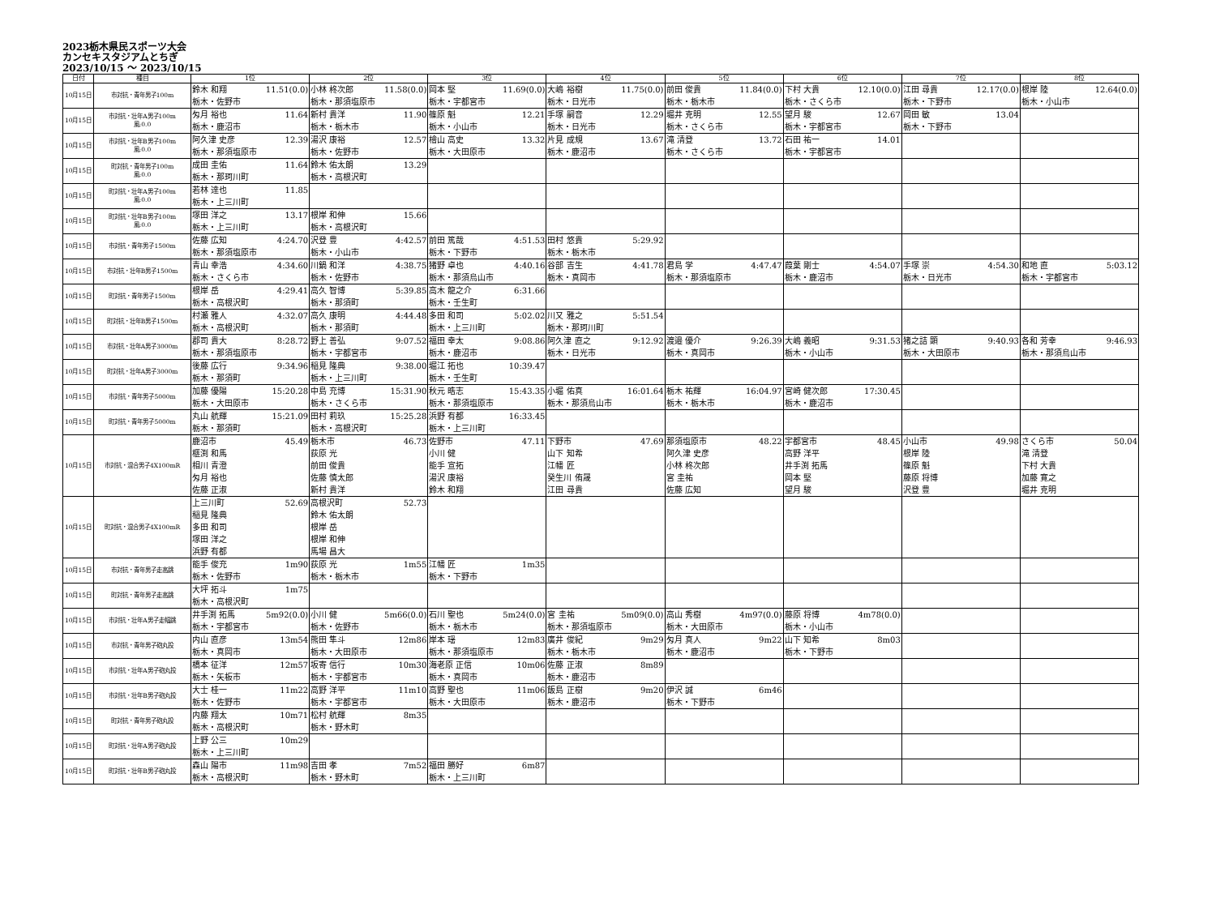2023栃木県民スポーツ大会
カンセキスタジアムとちぎ
2023/10/15 ～ 2023/10/15
| 日付 | 種目 | 1位 | 2位 | 3位 | 4位 | 5位 | 6位 | 7位 | 8位 |
| --- | --- | --- | --- | --- | --- | --- | --- | --- | --- |
| 10月15日 | 市対抗・青年男子100m | 鈴木 和翔 11.51(0.0) 栃木・佐野市 | 小林 柊次郎 11.58(0.0) 栃木・那須塩原市 | 岡本 堅 11.69(0.0) 栃木・宇都宮市 | 大嶋 裕樹 11.75(0.0) 栃木・日光市 | 前田 俊貴 11.84(0.0) 栃木・栃木市 | 下村 大貴 12.10(0.0) 栃木・さくら市 | 江田 尋貴 12.17(0.0) 栃木・下野市 | 根岸 陸 12.64(0.0) 栃木・小山市 |
| 10月15日 | 市対抗・壮年A男子100m 風:0.0 | 匁月 裕也 11.64 栃木・鹿沼市 | 新村 貴洋 11.90 栃木・栃木市 | 篠原 魁 12.21 栃木・小山市 | 手塚 嗣音 12.29 栃木・日光市 | 堀井 克明 12.55 栃木・さくら市 | 望月 駿 12.67 栃木・宇都宮市 | 岡田 敏 13.04 栃木・下野市 | |
| 10月15日 | 市対抗・壮年B男子100m 風:0.0 | 阿久津 史彦 12.39 栃木・那須塩原市 | 湯沢 康裕 12.57 栃木・佐野市 | 檜山 高史 13.32 栃木・大田原市 | 片見 成規 13.67 栃木・鹿沼市 | 滝 清登 13.72 栃木・さくら市 | 石田 祐一 14.01 栃木・宇都宮市 | | |
| 10月15日 | 町対抗・青年男子100m 風:0.0 | 成田 圭佑 11.64 栃木・那珂川町 | 鈴木 佑太朗 13.29 栃木・高根沢町 | | | | | | |
| 10月15日 | 町対抗・壮年A男子100m 風:0.0 | 若林 達也 11.85 栃木・上三川町 | | | | | | | |
| 10月15日 | 町対抗・壮年B男子100m 風:0.0 | 塚田 洋之 13.17 栃木・上三川町 | 根岸 和伸 15.66 栃木・高根沢町 | | | | | | |
| 10月15日 | 市対抗・青年男子1500m | 佐藤 広知 4:24.70 栃木・那須塩原市 | 沢登 豊 4:42.57 栃木・小山市 | 前田 篤哉 4:51.53 栃木・下野市 | 田村 悠貴 5:29.92 栃木・栃木市 | | | | |
| 10月15日 | 市対抗・壮年B男子1500m | 青山 幸浩 4:34.60 栃木・さくら市 | 川鍋 和洋 4:38.75 栃木・佐野市 | 猪野 卓也 4:40.16 栃木・那須烏山市 | 谷部 吉生 4:41.78 栃木・真岡市 | 君島 学 4:47.47 栃木・那須塩原市 | 葭葉 剛士 4:54.07 栃木・鹿沼市 | 手塚 崇 4:54.30 栃木・日光市 | 和地 直 5:03.12 栃木・宇都宮市 |
| 10月15日 | 町対抗・青年男子1500m | 根岸 岳 4:29.41 栃木・高根沢町 | 高久 智博 5:39.85 栃木・那須町 | 高木 龍之介 6:31.66 栃木・壬生町 | | | | | |
| 10月15日 | 町対抗・壮年B男子1500m | 村瀬 雅人 4:32.07 栃木・高根沢町 | 高久 康明 4:44.48 栃木・那須町 | 多田 和司 5:02.02 栃木・上三川町 | 川又 雅之 5:51.54 栃木・那珂川町 | | | | |
| 10月15日 | 市対抗・壮年A男子3000m | 郡司 貴大 8:28.72 栃木・那須塩原市 | 野上 善弘 9:07.52 栃木・宇都宮市 | 福田 幸太 9:08.86 栃木・鹿沼市 | 阿久津 直之 9:12.92 栃木・日光市 | 渡邉 優介 9:26.39 栃木・真岡市 | 大嶋 義昭 9:31.53 栃木・小山市 | 猪之詰 顕 9:40.93 栃木・大田原市 | 各和 芳幸 9:46.93 栃木・那須烏山市 |
| 10月15日 | 町対抗・壮年A男子3000m | 後藤 広行 9:34.96 栃木・那須町 | 稲見 隆典 9:38.00 栃木・上三川町 | 堀江 拓也 10:39.47 栃木・壬生町 | | | | | |
| 10月15日 | 市対抗・青年男子5000m | 加藤 優陽 15:20.28 栃木・大田原市 | 中島 充博 15:31.90 栃木・さくら市 | 秋元 晧志 15:43.35 栃木・那須塩原市 | 小堀 佑真 16:01.64 栃木・那須烏山市 | 栃木 祐輝 16:04.97 栃木・栃木市 | 宮崎 健次郎 17:30.45 栃木・鹿沼市 | | |
| 10月15日 | 町対抗・青年男子5000m | 丸山 航輝 15:21.09 栃木・那須町 | 田村 莉玖 15:25.28 栃木・高根沢町 | 浜野 有都 16:33.45 栃木・上三川町 | | | | | |
| 10月15日 | 市対抗・混合男子4X100mR | 鹿沼市 45.49 榧渕 和馬 相川 青澄 匁月 裕也 佐藤 正淑 | 栃木市 46.73 荻原 光 前田 俊貴 佐藤 慎太郎 新村 貴洋 | 佐野市 47.11 小川 健 能手 宣拓 湯沢 康裕 鈴木 和翔 | 下野市 47.69 山下 知希 江幡 匠 癸生川 侑晟 江田 尋貴 | 那須塩原市 48.22 阿久津 史彦 小林 柊次郎 宮 圭祐 佐藤 広知 | 宇都宮市 48.45 高野 洋平 井手渕 拓馬 岡本 堅 望月 駿 | 小山市 49.98 根岸 陸 篠原 魁 藤原 将博 沢登 豊 | さくら市 50.04 滝 清登 下村 大貴 加藤 寛之 堀井 克明 |
| 10月15日 | 町対抗・混合男子4X100mR | 上三川町 52.69 稲見 隆典 多田 和司 塚田 洋之 浜野 有都 | 高根沢町 52.73 鈴木 佑太朗 根岸 岳 根岸 和伸 馬場 昌大 | | | | | | |
| 10月15日 | 市対抗・青年男子走高跳 | 能手 俊充 1m90 栃木・佐野市 | 荻原 光 1m55 栃木・栃木市 | 江幡 匠 1m35 栃木・下野市 | | | | | |
| 10月15日 | 町対抗・青年男子走高跳 | 大坪 拓斗 1m75 栃木・高根沢町 | | | | | | | |
| 10月15日 | 市対抗・壮年A男子走幅跳 | 井手渕 拓馬 5m92(0.0) 栃木・宇都宮市 | 小川 健 5m66(0.0) 栃木・佐野市 | 石川 聖也 5m24(0.0) 栃木・栃木市 | 宮 圭祐 5m09(0.0) 栃木・那須塩原市 | 高山 秀樹 4m97(0.0) 栃木・大田原市 | 藤原 将博 4m78(0.0) 栃木・小山市 | | |
| 10月15日 | 市対抗・青年男子砲丸投 | 内山 直彦 13m54 栃木・真岡市 | 熊田 隼斗 12m86 栃木・大田原市 | 岸本 瑶 12m83 栃木・那須塩原市 | 廣井 俊紀 9m29 栃木・栃木市 | 匁月 真人 9m22 栃木・鹿沼市 | 山下 知希 8m03 栃木・下野市 | | |
| 10月15日 | 市対抗・壮年A男子砲丸投 | 橋本 征洋 12m57 栃木・矢板市 | 坂寄 信行 10m30 栃木・宇都宮市 | 海老原 正信 10m06 栃木・真岡市 | 佐藤 正淑 8m89 栃木・鹿沼市 | | | | |
| 10月15日 | 市対抗・壮年B男子砲丸投 | 大士 桂一 11m22 栃木・佐野市 | 高野 洋平 11m10 栃木・宇都宮市 | 高野 聖也 11m06 栃木・大田原市 | 飯島 正樹 9m20 栃木・鹿沼市 | 伊沢 誠 6m46 栃木・下野市 | | | |
| 10月15日 | 町対抗・青年男子砲丸投 | 内藤 翔太 10m71 栃木・高根沢町 | 松村 航輝 8m35 栃木・野木町 | | | | | | |
| 10月15日 | 町対抗・壮年A男子砲丸投 | 上野 公三 10m29 栃木・上三川町 | | | | | | | |
| 10月15日 | 町対抗・壮年B男子砲丸投 | 森山 陽市 11m98 栃木・高根沢町 | 吉田 孝 7m52 栃木・野木町 | 福田 勝好 6m87 栃木・上三川町 | | | | | |